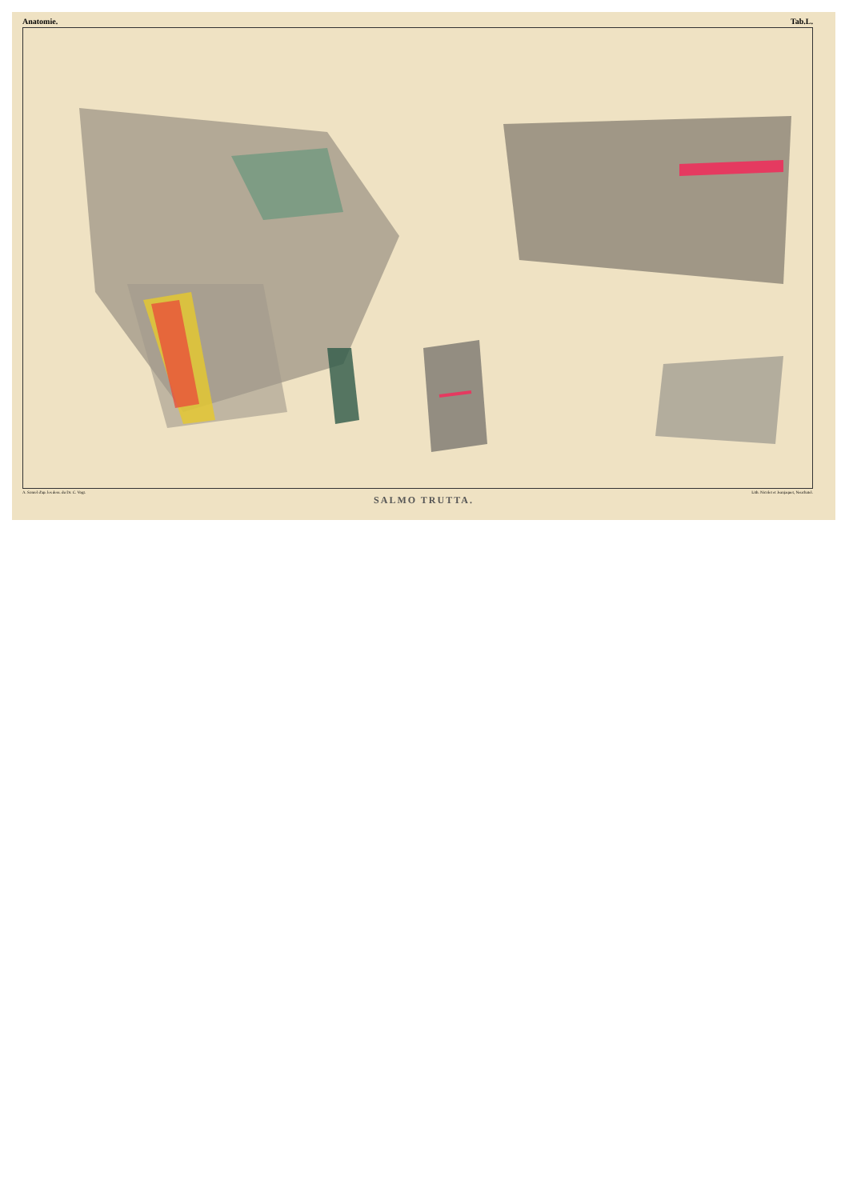Anatomie. Tab.L.
A. Sonrel d'ap. les dess. du Dr. C. Vogt. Lith. Nicolet et Jeanjaquet, Neuchatel.
SALMO TRUTTA.